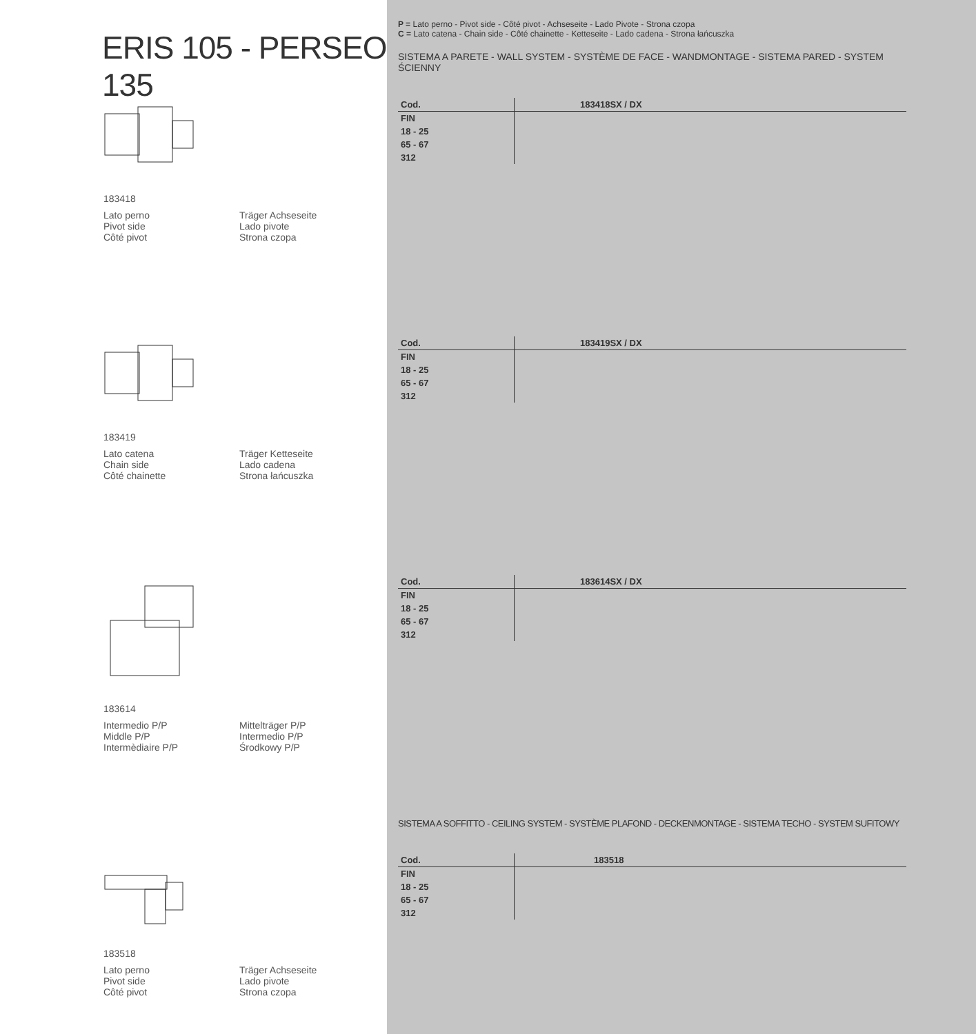ERIS 105 - PERSEO 135
183418
Lato perno
Pivot side
Côté pivot
Träger Achseseite
Lado pivote
Strona czopa
183419
Lato catena
Chain side
Côté chainette
Träger Ketteseite
Lado cadena
Strona łańcuszka
183614
Intermedio P/P
Middle P/P
Intermèdiaire P/P
Mittelträger P/P
Intermedio P/P
Środkowy P/P
183518
Lato perno
Pivot side
Côté pivot
Träger Achseseite
Lado pivote
Strona czopa
P = Lato perno - Pivot side - Côté pivot - Achseseite - Lado Pivote - Strona czopa
C = Lato catena - Chain side - Côté chainette - Ketteseite - Lado cadena - Strona łańcuszka
SISTEMA A PARETE - WALL SYSTEM - SYSTÈME DE FACE - WANDMONTAGE - SISTEMA PARED - SYSTEM ŚCIENNY
| Cod. | 183418SX / DX |
| --- | --- |
| FIN | |
| 18 - 25 | |
| 65 - 67 | |
| 312 | |
| Cod. | 183419SX / DX |
| --- | --- |
| FIN | |
| 18 - 25 | |
| 65 - 67 | |
| 312 | |
| Cod. | 183614SX / DX |
| --- | --- |
| FIN | |
| 18 - 25 | |
| 65 - 67 | |
| 312 | |
SISTEMA A SOFFITTO - CEILING SYSTEM - SYSTÈME PLAFOND - DECKENMONTAGE - SISTEMA TECHO - SYSTEM SUFITOWY
| Cod. | 183518 |
| --- | --- |
| FIN | |
| 18 - 25 | |
| 65 - 67 | |
| 312 | |